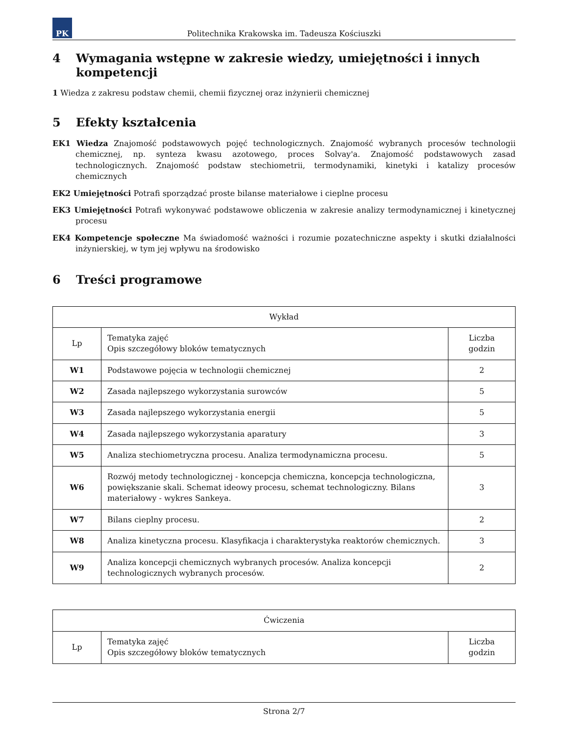PK
Politechnika Krakowska im. Tadeusza Kościuszki
4 Wymagania wstępne w zakresie wiedzy, umiejętności i innych kompetencji
1 Wiedza z zakresu podstaw chemii, chemii fizycznej oraz inżynierii chemicznej
5 Efekty kształcenia
EK1 Wiedza Znajomość podstawowych pojęć technologicznych. Znajomość wybranych procesów technologii chemicznej, np. synteza kwasu azotowego, proces Solvay'a. Znajomość podstawowych zasad technologicznych. Znajomość podstaw stechiometrii, termodynamiki, kinetyki i katalizy procesów chemicznych
EK2 Umiejętności Potrafi sporządzać proste bilanse materiałowe i cieplne procesu
EK3 Umiejętności Potrafi wykonywać podstawowe obliczenia w zakresie analizy termodynamicznej i kinetycznej procesu
EK4 Kompetencje społeczne Ma świadomość ważności i rozumie pozatechniczne aspekty i skutki działalności inżynierskiej, w tym jej wpływu na środowisko
6 Treści programowe
| Wykład | | |
| --- | --- | --- |
| Lp | Tematyka zajęć Opis szczegółowy bloków tematycznych | Liczba godzin |
| W1 | Podstawowe pojęcia w technologii chemicznej | 2 |
| W2 | Zasada najlepszego wykorzystania surowców | 5 |
| W3 | Zasada najlepszego wykorzystania energii | 5 |
| W4 | Zasada najlepszego wykorzystania aparatury | 3 |
| W5 | Analiza stechiometryczna procesu. Analiza termodynamiczna procesu. | 5 |
| W6 | Rozwój metody technologicznej - koncepcja chemiczna, koncepcja technologiczna, powiększanie skali. Schemat ideowy procesu, schemat technologiczny. Bilans materiałowy - wykres Sankeya. | 3 |
| W7 | Bilans cieplny procesu. | 2 |
| W8 | Analiza kinetyczna procesu. Klasyfikacja i charakterystyka reaktorów chemicznych. | 3 |
| W9 | Analiza koncepcji chemicznych wybranych procesów. Analiza koncepcji technologicznych wybranych procesów. | 2 |
| Ćwiczenia | | |
| --- | --- | --- |
| Lp | Tematyka zajęć Opis szczegółowy bloków tematycznych | Liczba godzin |
Strona 2/7